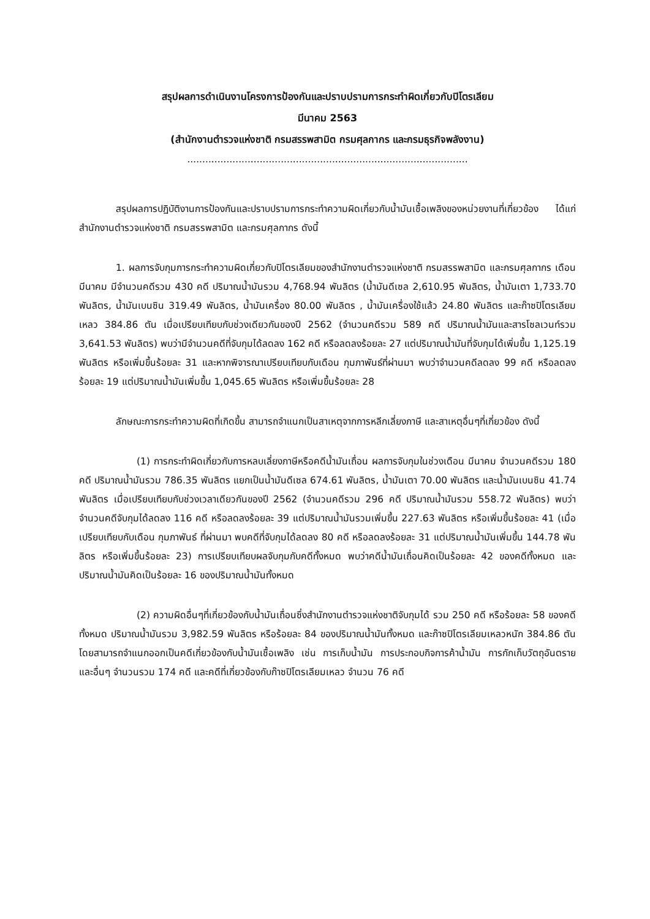สรุปผลการดำเนินงานโครงการป้องกันและปราบปรามการกระทำผิดเกี่ยวกับปิโตรเลียม
มีนาคม 2563
(สำนักงานตำรวจแห่งชาติ กรมสรรพสามิต กรมศุลกากร และกรมธุรกิจพลังงาน)
.............................................................................................
สรุปผลการปฏิบัติงานการป้องกันและปราบปรามการกระทำความผิดเกี่ยวกับน้ำมันเชื้อเพลิงของหน่วยงานที่เกี่ยวข้อง ได้แก่ สำนักงานตำรวจแห่งชาติ กรมสรรพสามิต และกรมศุลกากร ดังนี้
1. ผลการจับกุมการกระทำความผิดเกี่ยวกับปิโตรเลียมของสำนักงานตำรวจแห่งชาติ กรมสรรพสามิต และกรมศุลกากร เดือน มีนาคม มีจำนวนคดีรวม 430 คดี ปริมาณน้ำมันรวม 4,768.94 พันลิตร (น้ำมันดีเซล 2,610.95 พันลิตร, น้ำมันเตา 1,733.70 พันลิตร, น้ำมันเบนซิน 319.49 พันลิตร, น้ำมันเครื่อง 80.00 พันลิตร , น้ำมันเครื่องใช้แล้ว 24.80 พันลิตร และก๊าซปิโตรเลียมเหลว 384.86 ตัน เมื่อเปรียบเทียบกับช่วงเดียวกันของปี 2562 (จำนวนคดีรวม 589 คดี ปริมาณน้ำมันและสารโซลเวนท์รวม 3,641.53 พันลิตร) พบว่ามีจำนวนคดีที่จับกุมได้ลดลง 162 คดี หรือลดลงร้อยละ 27 แต่ปริมาณน้ำมันที่จับกุมได้เพิ่มขึ้น 1,125.19 พันลิตร หรือเพิ่มขึ้นร้อยละ 31 และหากพิจารณาเปรียบเทียบกับเดือน กุมภาพันธ์ที่ผ่านมา พบว่าจำนวนคดีลดลง 99 คดี หรือลดลงร้อยละ 19 แต่ปริมาณน้ำมันเพิ่มขึ้น 1,045.65 พันลิตร หรือเพิ่มขึ้นร้อยละ 28
ลักษณะการกระทำความผิดที่เกิดขึ้น สามารถจำแนกเป็นสาเหตุจากการหลีกเลี่ยงภาษี และสาเหตุอื่นๆที่เกี่ยวข้อง ดังนี้
(1) การกระทำผิดเกี่ยวกับการหลบเลี่ยงภาษีหรือคดีน้ำมันเถื่อน ผลการจับกุมในช่วงเดือน มีนาคม จำนวนคดีรวม 180 คดี ปริมาณน้ำมันรวม 786.35 พันลิตร แยกเป็นน้ำมันดีเซล 674.61 พันลิตร, น้ำมันเตา 70.00 พันลิตร และน้ำมันเบนซิน 41.74 พันลิตร เมื่อเปรียบเทียบกับช่วงเวลาเดียวกันของปี 2562 (จำนวนคดีรวม 296 คดี ปริมาณน้ำมันรวม 558.72 พันลิตร) พบว่าจำนวนคดีจับกุมได้ลดลง 116 คดี หรือลดลงร้อยละ 39 แต่ปริมาณน้ำมันรวมเพิ่มขึ้น 227.63 พันลิตร หรือเพิ่มขึ้นร้อยละ 41 (เมื่อเปรียบเทียบกับเดือน กุมภาพันธ์ ที่ผ่านมา พบคดีที่จับกุมได้ลดลง 80 คดี หรือลดลงร้อยละ 31 แต่ปริมาณน้ำมันเพิ่มขึ้น 144.78 พันลิตร หรือเพิ่มขึ้นร้อยละ 23) การเปรียบเทียบผลจับกุมกับคดีทั้งหมด พบว่าคดีน้ำมันเถื่อนคิดเป็นร้อยละ 42 ของคดีทั้งหมด และปริมาณน้ำมันคิดเป็นร้อยละ 16 ของปริมาณน้ำมันทั้งหมด
(2) ความผิดอื่นๆที่เกี่ยวข้องกับน้ำมันเถื่อนซึ่งสำนักงานตำรวจแห่งชาติจับกุมได้ รวม 250 คดี หรือร้อยละ 58 ของคดีทั้งหมด ปริมาณน้ำมันรวม 3,982.59 พันลิตร หรือร้อยละ 84 ของปริมาณน้ำมันทั้งหมด และก๊าซปิโตรเลียมเหลวหนัก 384.86 ตัน โดยสามารถจำแนกออกเป็นคดีเกี่ยวข้องกับน้ำมันเชื้อเพลิง เช่น การเก็บน้ำมัน การประกอบกิจการค้าน้ำมัน การกักเก็บวัตถุอันตราย และอื่นๆ จำนวนรวม 174 คดี และคดีที่เกี่ยวข้องกับก๊าซปิโตรเลียมเหลว จำนวน 76 คดี